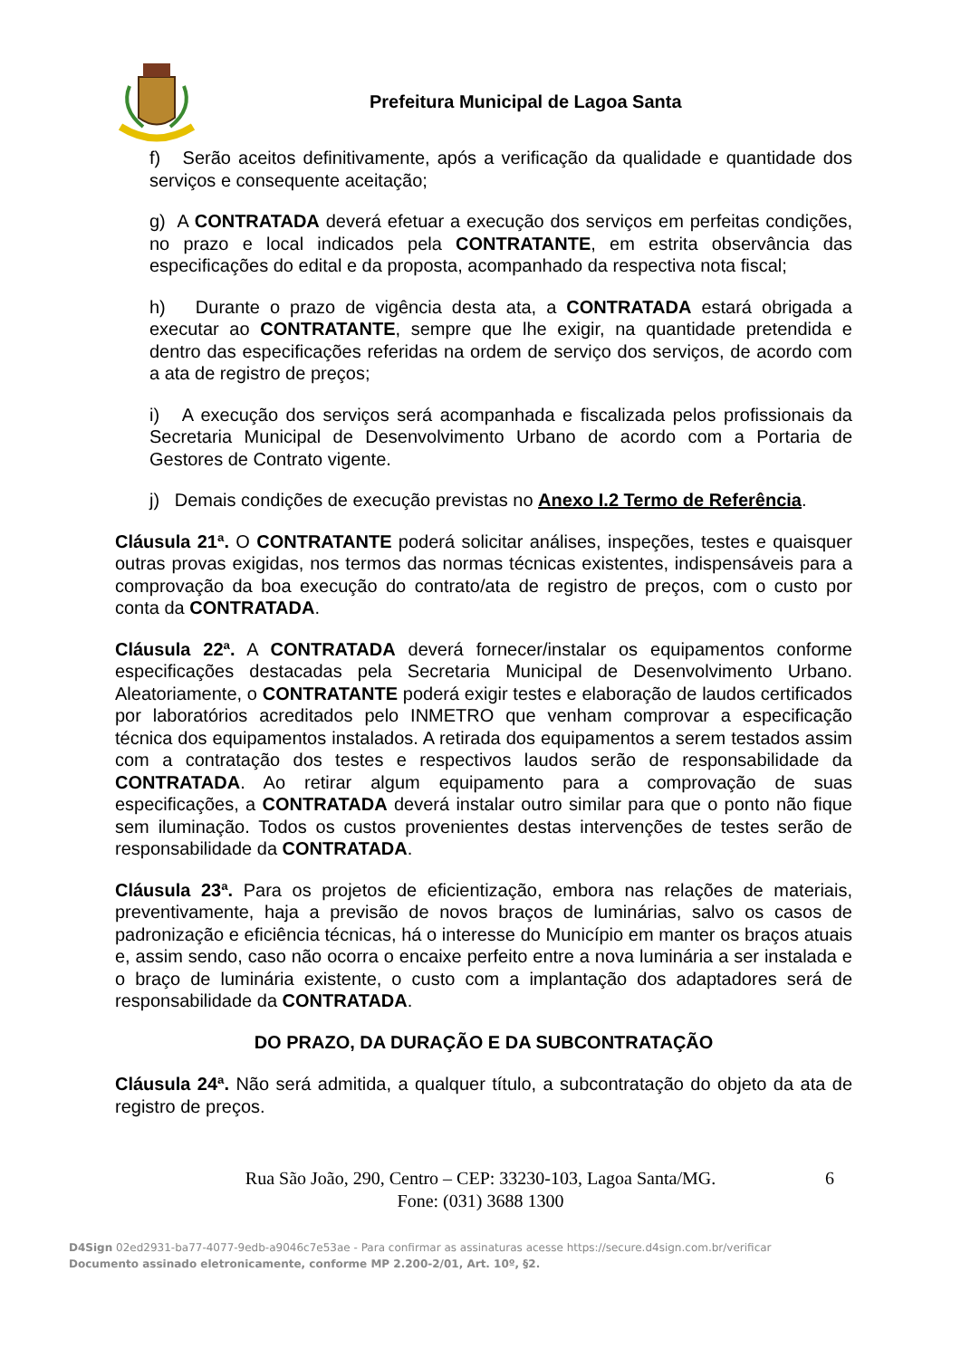Prefeitura Municipal de Lagoa Santa
f) Serão aceitos definitivamente, após a verificação da qualidade e quantidade dos serviços e consequente aceitação;
g) A CONTRATADA deverá efetuar a execução dos serviços em perfeitas condições, no prazo e local indicados pela CONTRATANTE, em estrita observância das especificações do edital e da proposta, acompanhado da respectiva nota fiscal;
h) Durante o prazo de vigência desta ata, a CONTRATADA estará obrigada a executar ao CONTRATANTE, sempre que lhe exigir, na quantidade pretendida e dentro das especificações referidas na ordem de serviço dos serviços, de acordo com a ata de registro de preços;
i) A execução dos serviços será acompanhada e fiscalizada pelos profissionais da Secretaria Municipal de Desenvolvimento Urbano de acordo com a Portaria de Gestores de Contrato vigente.
j) Demais condições de execução previstas no Anexo I.2 Termo de Referência.
Cláusula 21ª. O CONTRATANTE poderá solicitar análises, inspeções, testes e quaisquer outras provas exigidas, nos termos das normas técnicas existentes, indispensáveis para a comprovação da boa execução do contrato/ata de registro de preços, com o custo por conta da CONTRATADA.
Cláusula 22ª. A CONTRATADA deverá fornecer/instalar os equipamentos conforme especificações destacadas pela Secretaria Municipal de Desenvolvimento Urbano. Aleatoriamente, o CONTRATANTE poderá exigir testes e elaboração de laudos certificados por laboratórios acreditados pelo INMETRO que venham comprovar a especificação técnica dos equipamentos instalados. A retirada dos equipamentos a serem testados assim com a contratação dos testes e respectivos laudos serão de responsabilidade da CONTRATADA. Ao retirar algum equipamento para a comprovação de suas especificações, a CONTRATADA deverá instalar outro similar para que o ponto não fique sem iluminação. Todos os custos provenientes destas intervenções de testes serão de responsabilidade da CONTRATADA.
Cláusula 23ª. Para os projetos de eficientização, embora nas relações de materiais, preventivamente, haja a previsão de novos braços de luminárias, salvo os casos de padronização e eficiência técnicas, há o interesse do Município em manter os braços atuais e, assim sendo, caso não ocorra o encaixe perfeito entre a nova luminária a ser instalada e o braço de luminária existente, o custo com a implantação dos adaptadores será de responsabilidade da CONTRATADA.
DO PRAZO, DA DURAÇÃO E DA SUBCONTRATAÇÃO
Cláusula 24ª. Não será admitida, a qualquer título, a subcontratação do objeto da ata de registro de preços.
Rua São João, 290, Centro – CEP: 33230-103, Lagoa Santa/MG.
Fone: (031) 3688 1300
6
D4Sign 02ed2931-ba77-4077-9edb-a9046c7e53ae - Para confirmar as assinaturas acesse https://secure.d4sign.com.br/verificar
Documento assinado eletronicamente, conforme MP 2.200-2/01, Art. 10º, §2.